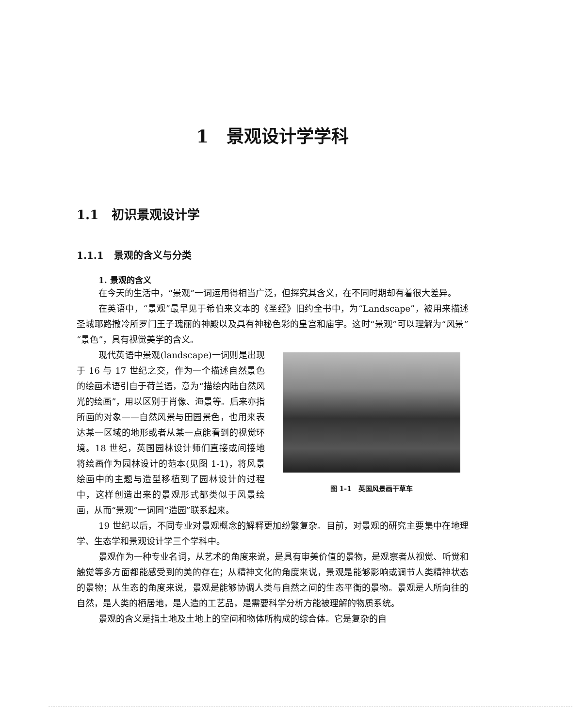1 景观设计学学科
1.1 初识景观设计学
1.1.1 景观的含义与分类
1. 景观的含义
在今天的生活中，“景观”一词运用得相当广泛，但探究其含义，在不同时期却有着很大差异。
在英语中，“景观”最早见于希伯来文本的《圣经》旧约全书中，为“Landscape”，被用来描述圣城耶路撒冷所罗门王子瑰丽的神殿以及具有神秘色彩的皇宫和庙宇。这时“景观”可以理解为“风景”“景色”，具有视觉美学的含义。
图 1-1 英国风景画干草车
现代英语中景观(landscape)一词则是出现于 16 与 17 世纪之交，作为一个描述自然景色的绘画术语引自于荷兰语，意为“描绘内陆自然风光的绘画”，用以区别于肖像、海景等。后来亦指所画的对象——自然风景与田园景色，也用来表达某一区域的地形或者从某一点能看到的视觉环境。18 世纪，英国园林设计师们直接或间接地将绘画作为园林设计的范本(见图 1-1)，将风景绘画中的主题与造型移植到了园林设计的过程中，这样创造出来的景观形式都类似于风景绘画，从而“景观”一词同“造园”联系起来。
19 世纪以后，不同专业对景观概念的解释更加纷繁复杂。目前，对景观的研究主要集中在地理学、生态学和景观设计学三个学科中。
景观作为一种专业名词，从艺术的角度来说，是具有审美价值的景物，是观察者从视觉、听觉和触觉等多方面都能感受到的美的存在；从精神文化的角度来说，景观是能够影响或调节人类精神状态的景物；从生态的角度来说，景观是能够协调人类与自然之间的生态平衡的景物。景观是人所向往的自然，是人类的栖居地，是人造的工艺品，是需要科学分析方能被理解的物质系统。
景观的含义是指土地及土地上的空间和物体所构成的综合体。它是复杂的自